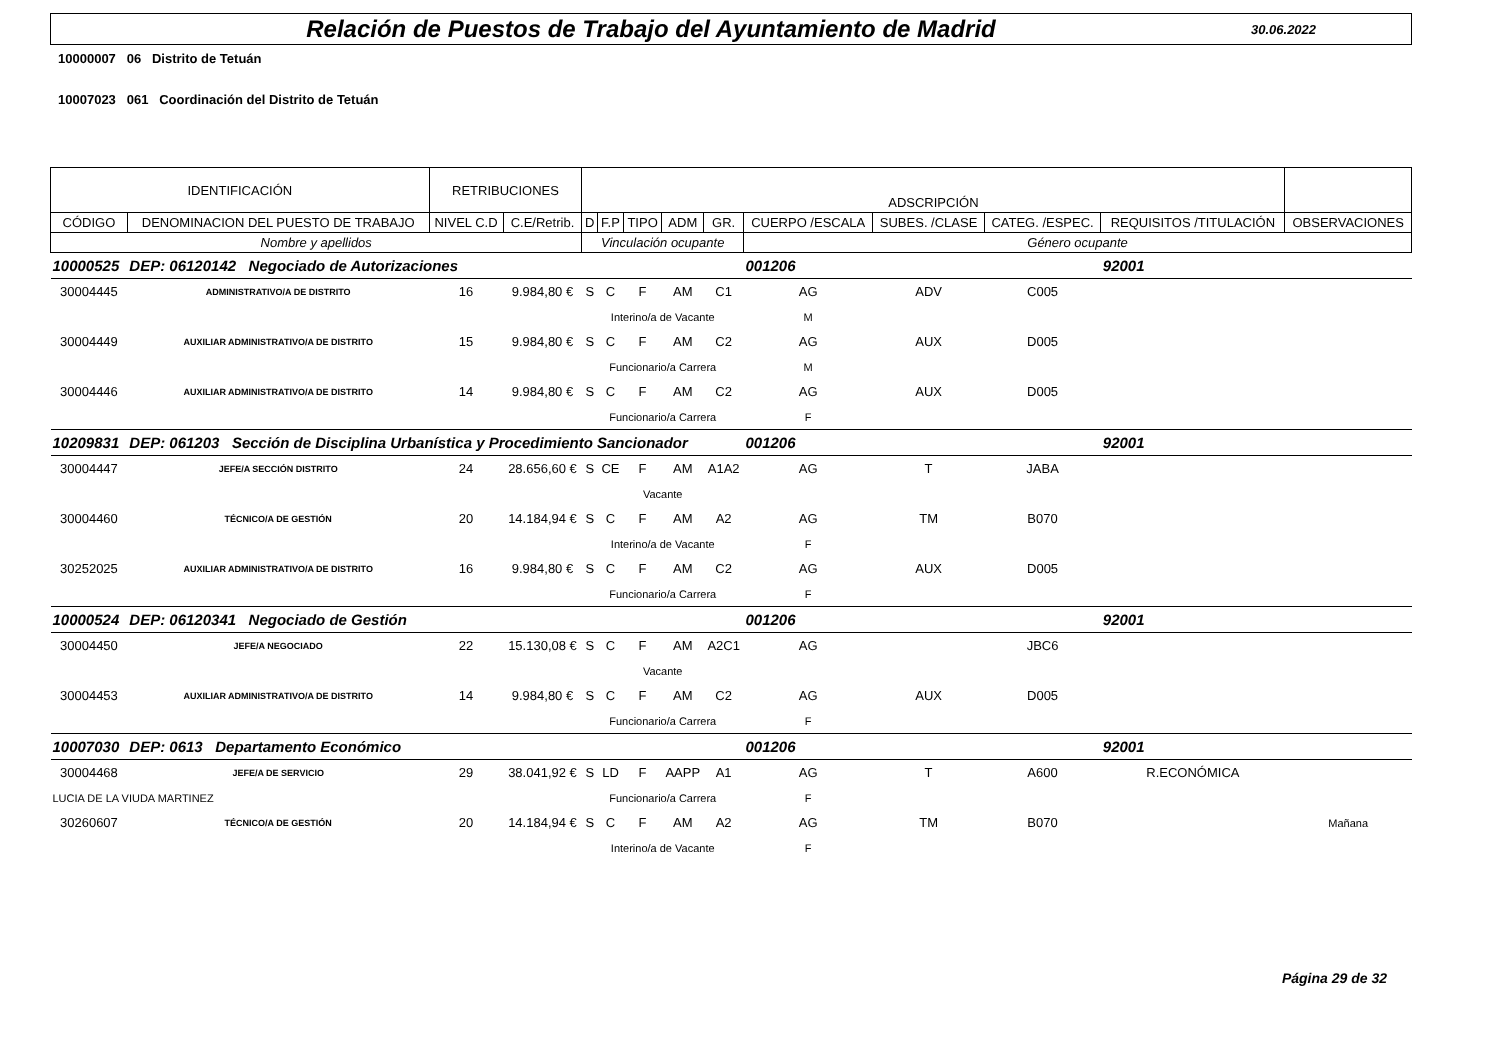Relación de Puestos de Trabajo del Ayuntamiento de Madrid
30.06.2022
10000007 06 Distrito de Tetuán
10007023 061 Coordinación del Distrito de Tetuán
| IDENTIFICACIÓN | | RETRIBUCIONES | | ADSCRIPCIÓN | | | | | | | | | |
| --- | --- | --- | --- | --- | --- | --- | --- | --- | --- | --- | --- | --- | --- |
| CÓDIGO | DENOMINACION DEL PUESTO DE TRABAJO | NIVEL C.D | C.E/Retrib. | D | F.P | TIPO | ADM | GR. | CUERPO /ESCALA | SUBES. /CLASE | CATEG. /ESPEC. | REQUISITOS /TITULACIÓN | OBSERVACIONES |
| Nombre y apellidos | | | | Vinculación ocupante | | | | | Género ocupante | | | | |
| 10000525 | DEP: 06120142 Negociado de Autorizaciones | | | | | | | | 001206 | | | 92001 | |
| 30004445 | ADMINISTRATIVO/A DE DISTRITO | 16 | 9.984,80 € | S | C | F | AM | C1 | AG | ADV | C005 | | |
| | | | | Interino/a de Vacante | | | | | M | | | | |
| 30004449 | AUXILIAR ADMINISTRATIVO/A DE DISTRITO | 15 | 9.984,80 € | S | C | F | AM | C2 | AG | AUX | D005 | | |
| | | | | Funcionario/a Carrera | | | | | M | | | | |
| 30004446 | AUXILIAR ADMINISTRATIVO/A DE DISTRITO | 14 | 9.984,80 € | S | C | F | AM | C2 | AG | AUX | D005 | | |
| | | | | Funcionario/a Carrera | | | | | F | | | | |
| 10209831 | DEP: 061203 Sección de Disciplina Urbanística y Procedimiento Sancionador | | | | | | | | 001206 | | | 92001 | |
| 30004447 | JEFE/A SECCIÓN DISTRITO | 24 | 28.656,60 € | S | CE | F | AM | A1A2 | AG | T | JABA | | |
| | | | | Vacante | | | | | | | | | |
| 30004460 | TÉCNICO/A DE GESTIÓN | 20 | 14.184,94 € | S | C | F | AM | A2 | AG | TM | B070 | | |
| | | | | Interino/a de Vacante | | | | | F | | | | |
| 30252025 | AUXILIAR ADMINISTRATIVO/A DE DISTRITO | 16 | 9.984,80 € | S | C | F | AM | C2 | AG | AUX | D005 | | |
| | | | | Funcionario/a Carrera | | | | | F | | | | |
| 10000524 | DEP: 06120341 Negociado de Gestión | | | | | | | | 001206 | | | 92001 | |
| 30004450 | JEFE/A NEGOCIADO | 22 | 15.130,08 € | S | C | F | AM | A2C1 | AG | | JBC6 | | |
| | | | | Vacante | | | | | | | | | |
| 30004453 | AUXILIAR ADMINISTRATIVO/A DE DISTRITO | 14 | 9.984,80 € | S | C | F | AM | C2 | AG | AUX | D005 | | |
| | | | | Funcionario/a Carrera | | | | | F | | | | |
| 10007030 | DEP: 0613 Departamento Económico | | | | | | | | 001206 | | | 92001 | |
| 30004468 | JEFE/A DE SERVICIO | 29 | 38.041,92 € | S | LD | F | AAPP | A1 | AG | T | A600 | R.ECONÓMICA | |
| LUCIA DE LA VIUDA MARTINEZ | | | | Funcionario/a Carrera | | | | | F | | | | |
| 30260607 | TÉCNICO/A DE GESTIÓN | 20 | 14.184,94 € | S | C | F | AM | A2 | AG | TM | B070 | | Mañana |
| | | | | Interino/a de Vacante | | | | | F | | | | |
Página 29 de 32